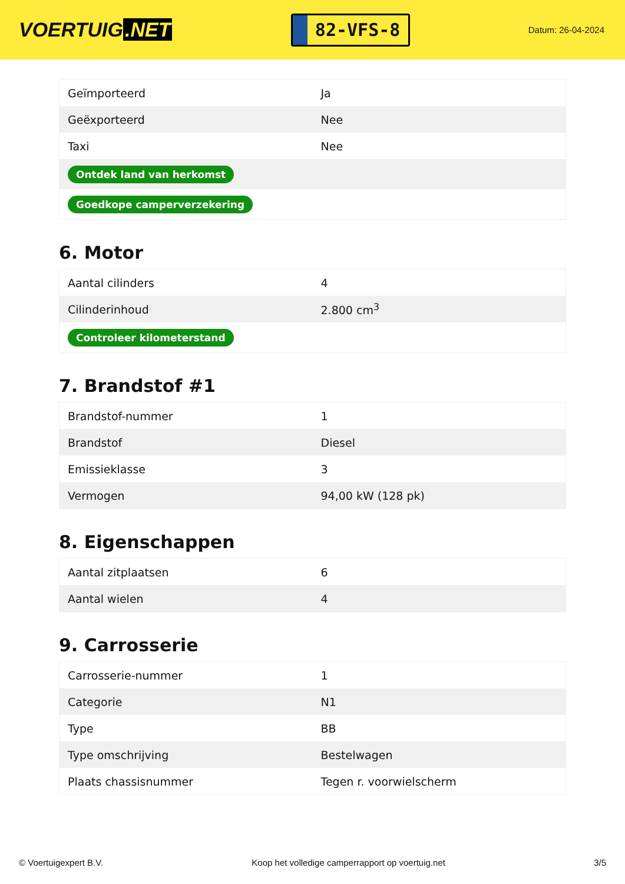VOERTUIG.NET
82-VFS-8
Datum: 26-04-2024
| Geïmporteerd | Ja |
| Geëxporteerd | Nee |
| Taxi | Nee |
| Ontdek land van herkomst | |
| Goedkope camperverzekering | |
6. Motor
| Aantal cilinders | 4 |
| Cilinderinhoud | 2.800 cm<sup>3</sup> |
| Controleer kilometerstand | |
7. Brandstof #1
| Brandstof-nummer | 1 |
| Brandstof | Diesel |
| Emissieklasse | 3 |
| Vermogen | 94,00 kW (128 pk) |
8. Eigenschappen
| Aantal zitplaatsen | 6 |
| Aantal wielen | 4 |
9. Carrosserie
| Carrosserie-nummer | 1 |
| Categorie | N1 |
| Type | BB |
| Type omschrijving | Bestelwagen |
| Plaats chassisnummer | Tegen r. voorwielscherm |
© Voertuigexpert B.V. Koop het volledige camperrapport op voertuig.net 3/5